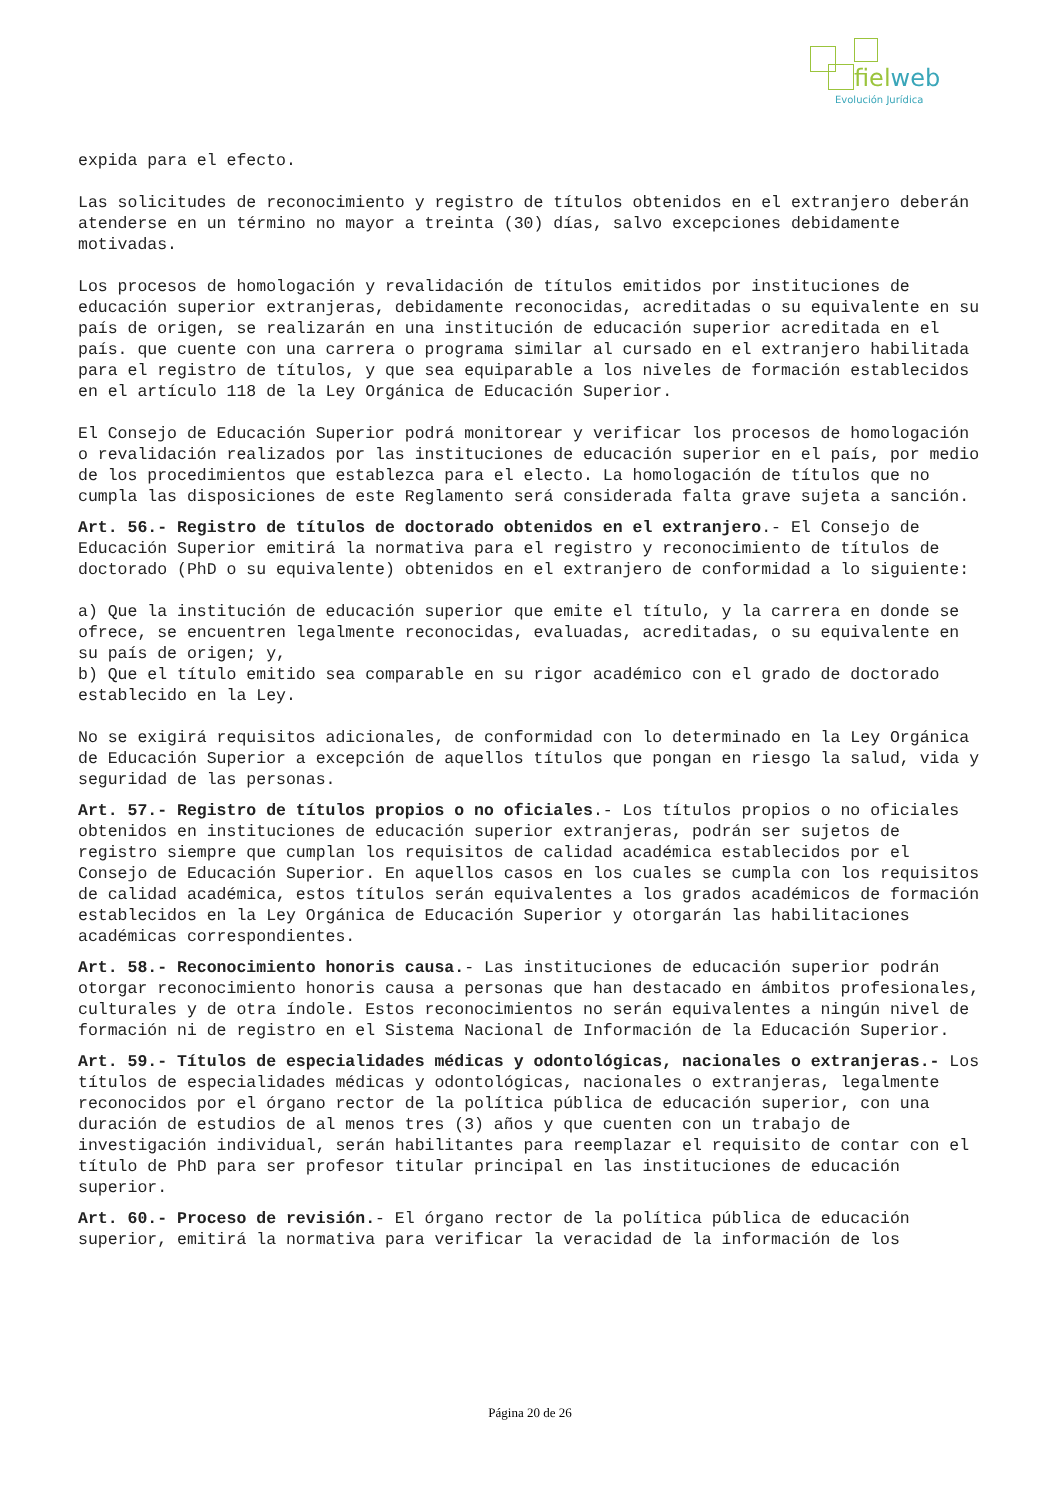fielweb
Evolución Jurídica
expida para el efecto.
Las solicitudes de reconocimiento y registro de títulos obtenidos en el extranjero deberán atenderse en un término no mayor a treinta (30) días, salvo excepciones debidamente motivadas.
Los procesos de homologación y revalidación de títulos emitidos por instituciones de educación superior extranjeras, debidamente reconocidas, acreditadas o su equivalente en su país de origen, se realizarán en una institución de educación superior acreditada en el país. que cuente con una carrera o programa similar al cursado en el extranjero habilitada para el registro de títulos, y que sea equiparable a los niveles de formación establecidos en el artículo 118 de la Ley Orgánica de Educación Superior.
El Consejo de Educación Superior podrá monitorear y verificar los procesos de homologación o revalidación realizados por las instituciones de educación superior en el país, por medio de los procedimientos que establezca para el electo. La homologación de títulos que no cumpla las disposiciones de este Reglamento será considerada falta grave sujeta a sanción.
Art. 56.- Registro de títulos de doctorado obtenidos en el extranjero.- El Consejo de Educación Superior emitirá la normativa para el registro y reconocimiento de títulos de doctorado (PhD o su equivalente) obtenidos en el extranjero de conformidad a lo siguiente:
a) Que la institución de educación superior que emite el título, y la carrera en donde se ofrece, se encuentren legalmente reconocidas, evaluadas, acreditadas, o su equivalente en su país de origen; y,
b) Que el título emitido sea comparable en su rigor académico con el grado de doctorado establecido en la Ley.
No se exigirá requisitos adicionales, de conformidad con lo determinado en la Ley Orgánica de Educación Superior a excepción de aquellos títulos que pongan en riesgo la salud, vida y seguridad de las personas.
Art. 57.- Registro de títulos propios o no oficiales.- Los títulos propios o no oficiales obtenidos en instituciones de educación superior extranjeras, podrán ser sujetos de registro siempre que cumplan los requisitos de calidad académica establecidos por el Consejo de Educación Superior. En aquellos casos en los cuales se cumpla con los requisitos de calidad académica, estos títulos serán equivalentes a los grados académicos de formación establecidos en la Ley Orgánica de Educación Superior y otorgarán las habilitaciones académicas correspondientes.
Art. 58.- Reconocimiento honoris causa.- Las instituciones de educación superior podrán otorgar reconocimiento honoris causa a personas que han destacado en ámbitos profesionales, culturales y de otra índole. Estos reconocimientos no serán equivalentes a ningún nivel de formación ni de registro en el Sistema Nacional de Información de la Educación Superior.
Art. 59.- Títulos de especialidades médicas y odontológicas, nacionales o extranjeras.- Los títulos de especialidades médicas y odontológicas, nacionales o extranjeras, legalmente reconocidos por el órgano rector de la política pública de educación superior, con una duración de estudios de al menos tres (3) años y que cuenten con un trabajo de investigación individual, serán habilitantes para reemplazar el requisito de contar con el título de PhD para ser profesor titular principal en las instituciones de educación superior.
Art. 60.- Proceso de revisión.- El órgano rector de la política pública de educación superior, emitirá la normativa para verificar la veracidad de la información de los
Página 20 de 26